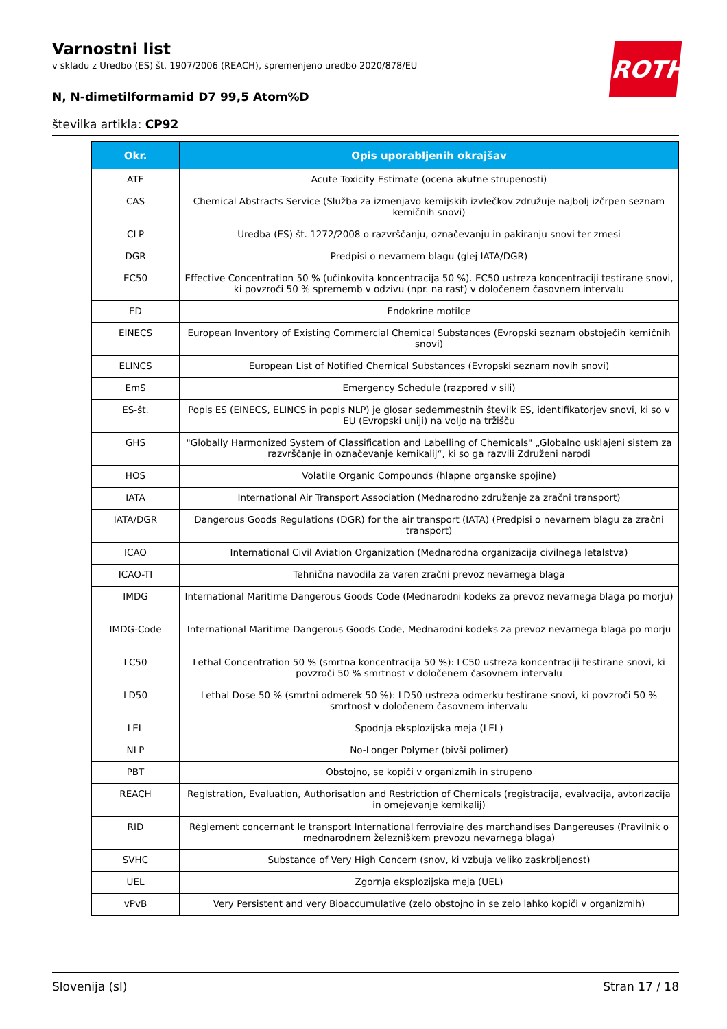Varnostni list
v skladu z Uredbo (ES) št. 1907/2006 (REACH), spremenjeno uredbo 2020/878/EU
N, N-dimetilformamid D7 99,5 Atom%D
številka artikla: CP92
ROTH
| Okr. | Opis uporabljenih okrajšav |
| --- | --- |
| ATE | Acute Toxicity Estimate (ocena akutne strupenosti) |
| CAS | Chemical Abstracts Service (Služba za izmenjavo kemijskih izvlečkov združuje najbolj izčrpen seznam kemičnih snovi) |
| CLP | Uredba (ES) št. 1272/2008 o razvrščanju, označevanju in pakiranju snovi ter zmesi |
| DGR | Predpisi o nevarnem blagu (glej IATA/DGR) |
| EC50 | Effective Concentration 50 % (učinkovita koncentracija 50 %). EC50 ustreza koncentraciji testirane snovi, ki povzroči 50 % sprememb v odzivu (npr. na rast) v določenem časovnem intervalu |
| ED | Endokrine motilce |
| EINECS | European Inventory of Existing Commercial Chemical Substances (Evropski seznam obstoječih kemičnih snovi) |
| ELINCS | European List of Notified Chemical Substances (Evropski seznam novih snovi) |
| EmS | Emergency Schedule (razpored v sili) |
| ES-št. | Popis ES (EINECS, ELINCS in popis NLP) je glosar sedemmestnih številk ES, identifikatorjev snovi, ki so v EU (Evropski uniji) na voljo na tržišču |
| GHS | "Globally Harmonized System of Classification and Labelling of Chemicals" „Globalno usklajeni sistem za razvrščanje in označevanje kemikalij“, ki so ga razvili Združeni narodi |
| HOS | Volatile Organic Compounds (hlapne organske spojine) |
| IATA | International Air Transport Association (Mednarodno združenje za zračni transport) |
| IATA/DGR | Dangerous Goods Regulations (DGR) for the air transport (IATA) (Predpisi o nevarnem blagu za zračni transport) |
| ICAO | International Civil Aviation Organization (Mednarodna organizacija civilnega letalstva) |
| ICAO-TI | Tehnična navodila za varen zračni prevoz nevarnega blaga |
| IMDG | International Maritime Dangerous Goods Code (Mednarodni kodeks za prevoz nevarnega blaga po morju) |
| IMDG-Code | International Maritime Dangerous Goods Code, Mednarodni kodeks za prevoz nevarnega blaga po morju |
| LC50 | Lethal Concentration 50 % (smrtna koncentracija 50 %): LC50 ustreza koncentraciji testirane snovi, ki povzroči 50 % smrtnost v določenem časovnem intervalu |
| LD50 | Lethal Dose 50 % (smrtni odmerek 50 %): LD50 ustreza odmerku testirane snovi, ki povzroči 50 % smrtnost v določenem časovnem intervalu |
| LEL | Spodnja eksplozijska meja (LEL) |
| NLP | No-Longer Polymer (bivši polimer) |
| PBT | Obstojno, se kopiči v organizmih in strupeno |
| REACH | Registration, Evaluation, Authorisation and Restriction of Chemicals (registracija, evalvacija, avtorizacija in omejevanje kemikalij) |
| RID | Règlement concernant le transport International ferroviaire des marchandises Dangereuses (Pravilnik o mednarodnem železniškem prevozu nevarnega blaga) |
| SVHC | Substance of Very High Concern (snov, ki vzbuja veliko zaskrbljenost) |
| UEL | Zgornja eksplozijska meja (UEL) |
| vPvB | Very Persistent and very Bioaccumulative (zelo obstojno in se zelo lahko kopiči v organizmih) |
Slovenija (sl) Stran 17 / 18